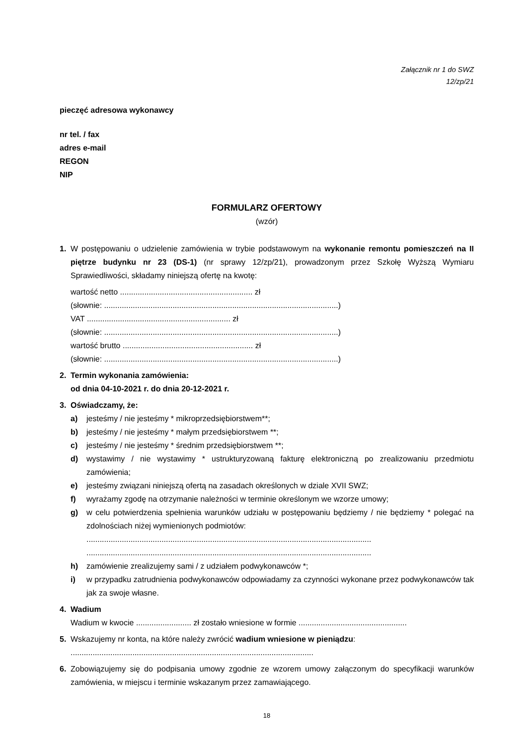Załącznik nr 1 do SWZ
12/zp/21
pieczęć adresowa wykonawcy
nr tel. / fax
adres e-mail
REGON
NIP
FORMULARZ OFERTOWY
(wzór)
1. W postępowaniu o udzielenie zamówienia w trybie podstawowym na wykonanie remontu pomieszczeń na II piętrze budynku nr 23 (DS-1) (nr sprawy 12/zp/21), prowadzonym przez Szkołę Wyższą Wymiaru Sprawiedliwości, składamy niniejszą ofertę na kwotę:
wartość netto ............................................................ zł
(słownie: ..........................................................................................................)
VAT ................................................................. zł
(słownie: ..........................................................................................................)
wartość brutto ........................................................... zł
(słownie: ..........................................................................................................)
2. Termin wykonania zamówienia:
od dnia 04-10-2021 r. do dnia 20-12-2021 r.
3. Oświadczamy, że:
a) jesteśmy / nie jesteśmy * mikroprzedsiębiorstwem**;
b) jesteśmy / nie jesteśmy * małym przedsiębiorstwem **;
c) jesteśmy / nie jesteśmy * średnim przedsiębiorstwem **;
d) wystawimy / nie wystawimy * ustrukturyzowaną fakturę elektroniczną po zrealizowaniu przedmiotu zamówienia;
e) jesteśmy związani niniejszą ofertą na zasadach określonych w dziale XVII SWZ;
f) wyrażamy zgodę na otrzymanie należności w terminie określonym we wzorze umowy;
g) w celu potwierdzenia spełnienia warunków udziału w postępowaniu będziemy / nie będziemy * polegać na zdolnościach niżej wymienionych podmiotów:
.................................................................................................................................
.................................................................................................................................
h) zamówienie zrealizujemy sami / z udziałem podwykonawców *;
i) w przypadku zatrudnienia podwykonawców odpowiadamy za czynności wykonane przez podwykonawców tak jak za swoje własne.
4. Wadium
Wadium w kwocie ......................... zł zostało wniesione w formie .................................................
5. Wskazujemy nr konta, na które należy zwrócić wadium wniesione w pieniądzu:
..............................................................................................................
6. Zobowiązujemy się do podpisania umowy zgodnie ze wzorem umowy załączonym do specyfikacji warunków zamówienia, w miejscu i terminie wskazanym przez zamawiającego.
18